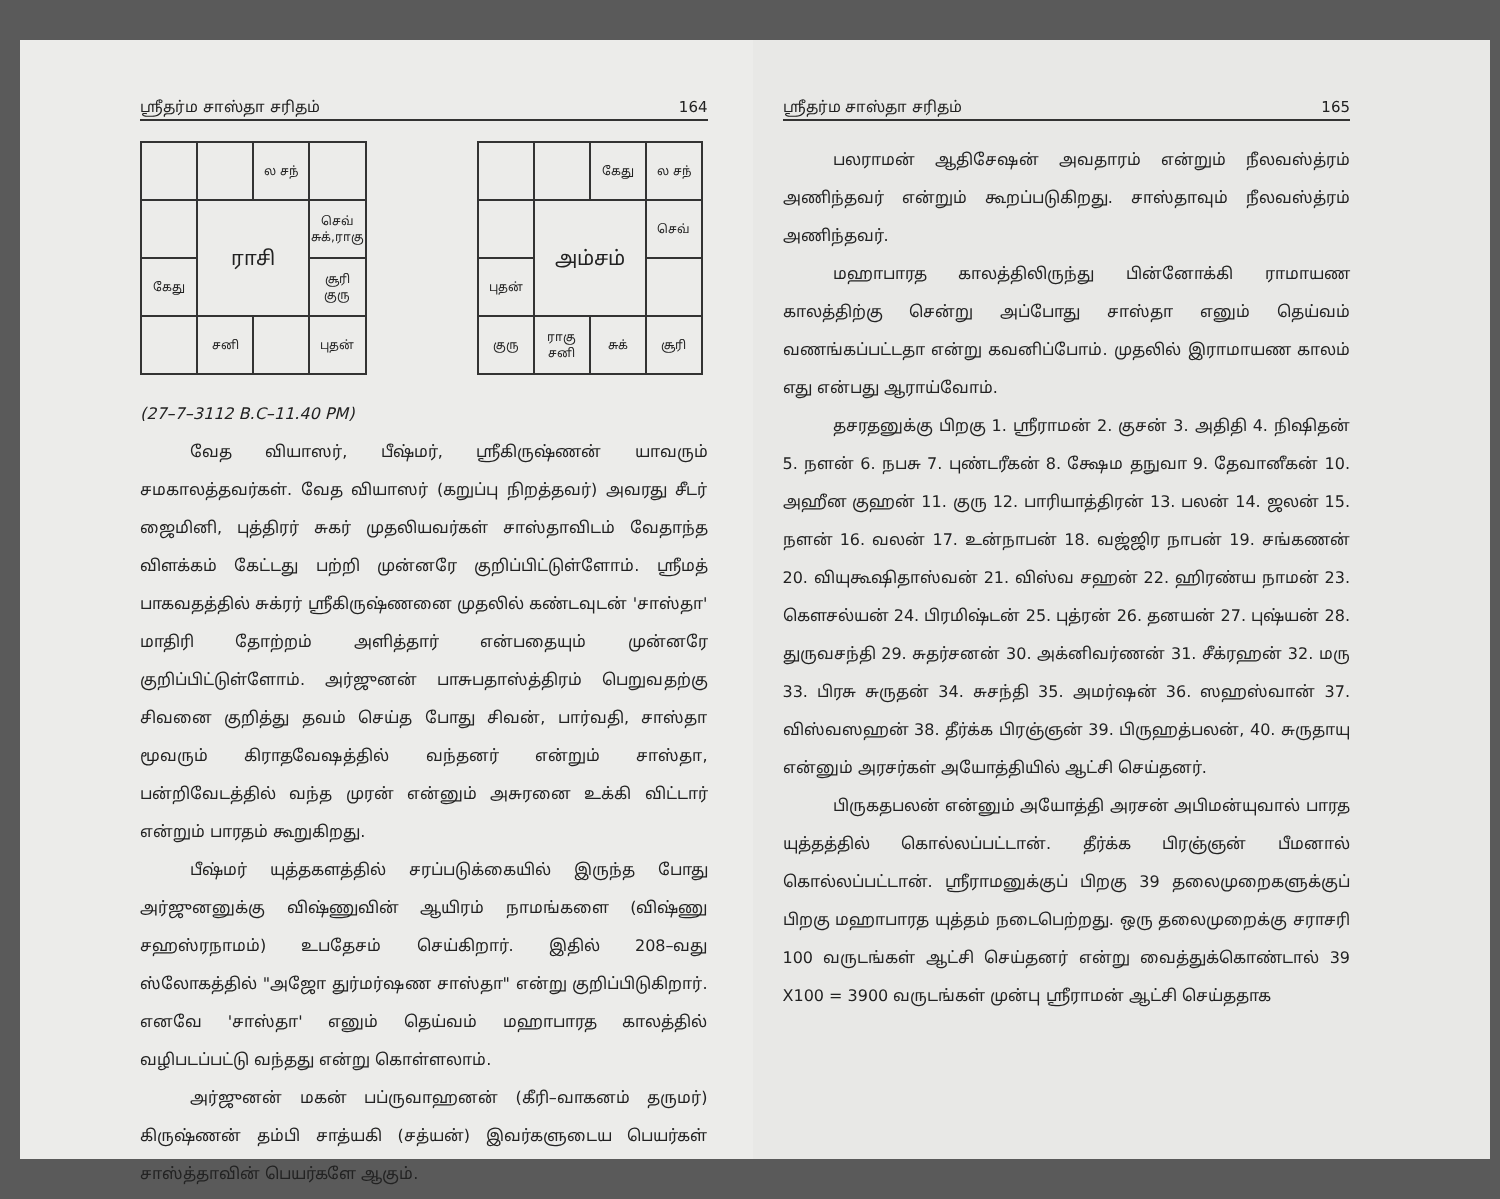ஸ்ரீதர்ம சாஸ்தா சரிதம் 164
| | | ல சந் | |
| | ராசி | | செவ் சுக்,ராகு |
| கேது | | | சூரி குரு |
| | சனி | | புதன் |
| | | கேது | ல சந் |
| | அம்சம் | | செவ் |
| புதன் | | | |
| குரு | ராகு சனி | சுக் | சூரி |
(27–7–3112 B.C–11.40 PM)
வேத வியாஸர், பீஷ்மர், ஸ்ரீகிருஷ்ணன் யாவரும் சமகாலத்தவர்கள். வேத வியாஸர் (கறுப்பு நிறத்தவர்) அவரது சீடர் ஜைமினி, புத்திரர் சுகர் முதலியவர்கள் சாஸ்தாவிடம் வேதாந்த விளக்கம் கேட்டது பற்றி முன்னரே குறிப்பிட்டுள்ளோம். ஸ்ரீமத் பாகவதத்தில் சுக்ரர் ஸ்ரீகிருஷ்ணனை முதலில் கண்டவுடன் 'சாஸ்தா' மாதிரி தோற்றம் அளித்தார் என்பதையும் முன்னரே குறிப்பிட்டுள்ளோம். அர்ஜுனன் பாசுபதாஸ்த்திரம் பெறுவதற்கு சிவனை குறித்து தவம் செய்த போது சிவன், பார்வதி, சாஸ்தா மூவரும் கிராதவேஷத்தில் வந்தனர் என்றும் சாஸ்தா, பன்றிவேடத்தில் வந்த முரன் என்னும் அசுரனை உக்கி விட்டார் என்றும் பாரதம் கூறுகிறது.
பீஷ்மர் யுத்தகளத்தில் சரப்படுக்கையில் இருந்த போது அர்ஜுனனுக்கு விஷ்ணுவின் ஆயிரம் நாமங்களை (விஷ்ணு சஹஸ்ரநாமம்) உபதேசம் செய்கிறார். இதில் 208–வது ஸ்லோகத்தில் "அஜோ துர்மர்ஷண சாஸ்தா" என்று குறிப்பிடுகிறார். எனவே 'சாஸ்தா' எனும் தெய்வம் மஹாபாரத காலத்தில் வழிபடப்பட்டு வந்தது என்று கொள்ளலாம்.
அர்ஜுனன் மகன் பப்ருவாஹனன் (கீரி–வாகனம் தருமர்) கிருஷ்ணன் தம்பி சாத்யகி (சத்யன்) இவர்களுடைய பெயர்கள் சாஸ்த்தாவின் பெயர்களே ஆகும்.
ஸ்ரீதர்ம சாஸ்தா சரிதம் 165
பலராமன் ஆதிசேஷன் அவதாரம் என்றும் நீலவஸ்த்ரம் அணிந்தவர் என்றும் கூறப்படுகிறது. சாஸ்தாவும் நீலவஸ்த்ரம் அணிந்தவர்.
மஹாபாரத காலத்திலிருந்து பின்னோக்கி ராமாயண காலத்திற்கு சென்று அப்போது சாஸ்தா எனும் தெய்வம் வணங்கப்பட்டதா என்று கவனிப்போம். முதலில் இராமாயண காலம் எது என்பது ஆராய்வோம்.
தசரதனுக்கு பிறகு 1. ஸ்ரீராமன் 2. குசன் 3. அதிதி 4. நிஷிதன் 5. நளன் 6. நபசு 7. புண்டரீகன் 8. க்ஷேம தநுவா 9. தேவானீகன் 10. அஹீன குஹன் 11. குரு 12. பாரியாத்திரன் 13. பலன் 14. ஜலன் 15. நளன் 16. வலன் 17. உன்நாபன் 18. வஜ்ஜிர நாபன் 19. சங்கணன் 20. வியுகூஷிதாஸ்வன் 21. விஸ்வ சஹன் 22. ஹிரண்ய நாமன் 23. கௌசல்யன் 24. பிரமிஷ்டன் 25. புத்ரன் 26. தனயன் 27. புஷ்யன் 28. துருவசந்தி 29. சுதர்சனன் 30. அக்னிவர்ணன் 31. சீக்ரஹன் 32. மரு 33. பிரசு சுருதன் 34. சுசந்தி 35. அமர்ஷன் 36. ஸஹஸ்வான் 37. விஸ்வஸஹன் 38. தீர்க்க பிரஞ்ஞன் 39. பிருஹத்பலன், 40. சுருதாயு என்னும் அரசர்கள் அயோத்தியில் ஆட்சி செய்தனர்.
பிருகதபலன் என்னும் அயோத்தி அரசன் அபிமன்யுவால் பாரத யுத்தத்தில் கொல்லப்பட்டான். தீர்க்க பிரஞ்ஞன் பீமனால் கொல்லப்பட்டான். ஸ்ரீராமனுக்குப் பிறகு 39 தலைமுறைகளுக்குப் பிறகு மஹாபாரத யுத்தம் நடைபெற்றது. ஒரு தலைமுறைக்கு சராசரி 100 வருடங்கள் ஆட்சி செய்தனர் என்று வைத்துக்கொண்டால் 39 X100 = 3900 வருடங்கள் முன்பு ஸ்ரீராமன் ஆட்சி செய்ததாக